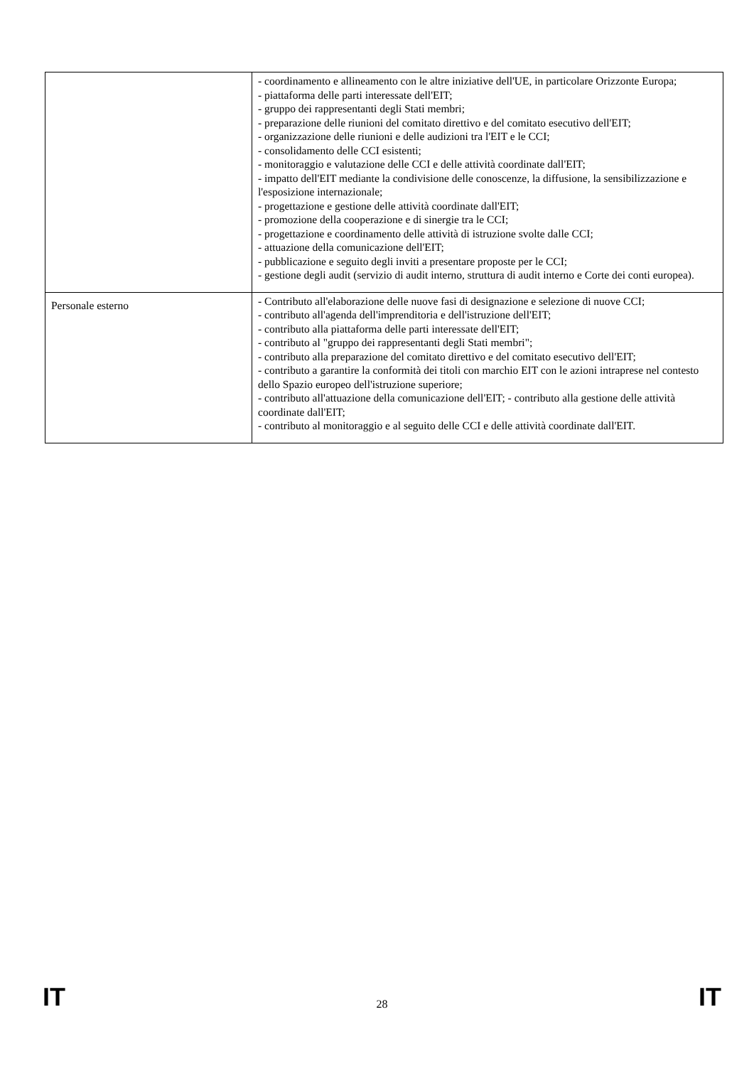| | - coordinamento e allineamento con le altre iniziative dell'UE, in particolare Orizzonte Europa; - piattaforma delle parti interessate dell'EIT; - gruppo dei rappresentanti degli Stati membri; - preparazione delle riunioni del comitato direttivo e del comitato esecutivo dell'EIT; - organizzazione delle riunioni e delle audizioni tra l'EIT e le CCI; - consolidamento delle CCI esistenti; - monitoraggio e valutazione delle CCI e delle attività coordinate dall'EIT; - impatto dell'EIT mediante la condivisione delle conoscenze, la diffusione, la sensibilizzazione e l'esposizione internazionale; - progettazione e gestione delle attività coordinate dall'EIT; - promozione della cooperazione e di sinergie tra le CCI; - progettazione e coordinamento delle attività di istruzione svolte dalle CCI; - attuazione della comunicazione dell'EIT; - pubblicazione e seguito degli inviti a presentare proposte per le CCI; - gestione degli audit (servizio di audit interno, struttura di audit interno e Corte dei conti europea). |
| Personale esterno | - Contributo all'elaborazione delle nuove fasi di designazione e selezione di nuove CCI; - contributo all'agenda dell'imprenditoria e dell'istruzione dell'EIT; - contributo alla piattaforma delle parti interessate dell'EIT; - contributo al "gruppo dei rappresentanti degli Stati membri"; - contributo alla preparazione del comitato direttivo e del comitato esecutivo dell'EIT; - contributo a garantire la conformità dei titoli con marchio EIT con le azioni intraprese nel contesto dello Spazio europeo dell'istruzione superiore; - contributo all'attuazione della comunicazione dell'EIT; - contributo alla gestione delle attività coordinate dall'EIT; - contributo al monitoraggio e al seguito delle CCI e delle attività coordinate dall'EIT. |
IT 28 IT